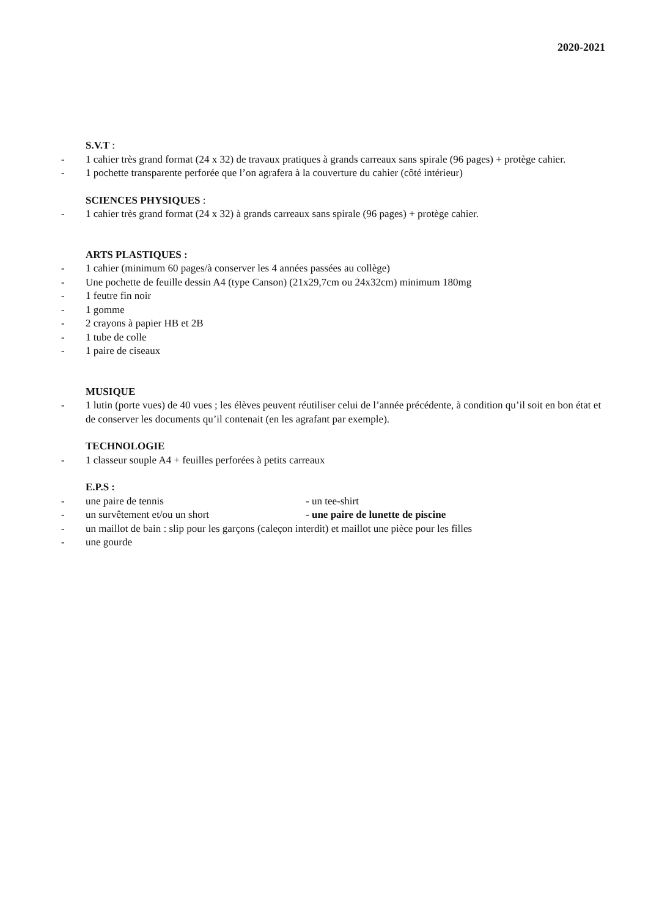2020-2021
S.V.T :
- 1 cahier très grand format (24 x 32) de travaux pratiques à grands carreaux sans spirale (96 pages) + protège cahier.
- 1 pochette transparente perforée que l’on agrafera à la couverture du cahier (côté intérieur)
SCIENCES PHYSIQUES :
- 1 cahier très grand format (24 x 32) à grands carreaux sans spirale (96 pages) + protège cahier.
ARTS PLASTIQUES :
- 1 cahier (minimum 60 pages/à conserver les 4 années passées au collège)
- Une pochette de feuille dessin A4 (type Canson) (21x29,7cm ou 24x32cm) minimum 180mg
- 1 feutre fin noir
- 1 gomme
- 2 crayons à papier HB et 2B
- 1 tube de colle
- 1 paire de ciseaux
MUSIQUE
- 1 lutin (porte vues) de 40 vues ; les élèves peuvent réutiliser celui de l’année précédente, à condition qu’il soit en bon état et de conserver les documents qu’il contenait (en les agrafant par exemple).
TECHNOLOGIE
- 1 classeur souple A4 + feuilles perforées à petits carreaux
E.P.S :
- une paire de tennis - un tee-shirt
- un survêtement et/ou un short - une paire de lunette de piscine
- un maillot de bain : slip pour les garçons (caleçon interdit) et maillot une pièce pour les filles
- une gourde